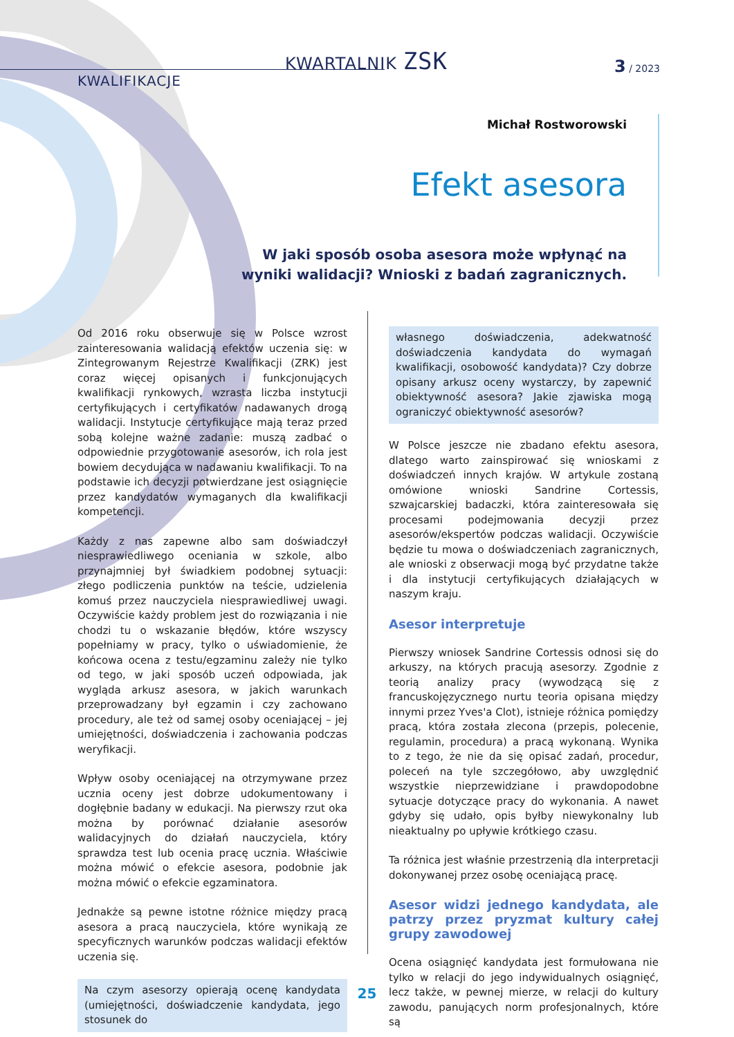KWARTALNIK ZSK 3 / 2023
KWALIFIKACJE
Michał Rostworowski
Efekt asesora
W jaki sposób osoba asesora może wpłynąć na wyniki walidacji? Wnioski z badań zagranicznych.
Od 2016 roku obserwuje się w Polsce wzrost zainteresowania walidacją efektów uczenia się: w Zintegrowanym Rejestrze Kwalifikacji (ZRK) jest coraz więcej opisanych i funkcjonujących kwalifikacji rynkowych, wzrasta liczba instytucji certyfikujących i certyfikatów nadawanych drogą walidacji. Instytucje certyfikujące mają teraz przed sobą kolejne ważne zadanie: muszą zadbać o odpowiednie przygotowanie asesorów, ich rola jest bowiem decydująca w nadawaniu kwalifikacji. To na podstawie ich decyzji potwierdzane jest osiągnięcie przez kandydatów wymaganych dla kwalifikacji kompetencji.
Każdy z nas zapewne albo sam doświadczył niesprawiedliwego oceniania w szkole, albo przynajmniej był świadkiem podobnej sytuacji: złego podliczenia punktów na teście, udzielenia komuś przez nauczyciela niesprawiedliwej uwagi. Oczywiście każdy problem jest do rozwiązania i nie chodzi tu o wskazanie błędów, które wszyscy popełniamy w pracy, tylko o uświadomienie, że końcowa ocena z testu/egzaminu zależy nie tylko od tego, w jaki sposób uczeń odpowiada, jak wygląda arkusz asesora, w jakich warunkach przeprowadzany był egzamin i czy zachowano procedury, ale też od samej osoby oceniającej – jej umiejętności, doświadczenia i zachowania podczas weryfikacji.
Wpływ osoby oceniającej na otrzymywane przez ucznia oceny jest dobrze udokumentowany i dogłębnie badany w edukacji. Na pierwszy rzut oka można by porównać działanie asesorów walidacyjnych do działań nauczyciela, który sprawdza test lub ocenia pracę ucznia. Właściwie można mówić o efekcie asesora, podobnie jak można mówić o efekcie egzaminatora.
Jednakże są pewne istotne różnice między pracą asesora a pracą nauczyciela, które wynikają ze specyficznych warunków podczas walidacji efektów uczenia się.
Na czym asesorzy opierają ocenę kandydata (umiejętności, doświadczenie kandydata, jego stosunek do
własnego doświadczenia, adekwatność doświadczenia kandydata do wymagań kwalifikacji, osobowość kandydata)? Czy dobrze opisany arkusz oceny wystarczy, by zapewnić obiektywność asesora? Jakie zjawiska mogą ograniczyć obiektywność asesorów?
W Polsce jeszcze nie zbadano efektu asesora, dlatego warto zainspirować się wnioskami z doświadczeń innych krajów. W artykule zostaną omówione wnioski Sandrine Cortessis, szwajcarskiej badaczki, która zainteresowała się procesami podejmowania decyzji przez asesorów/ekspertów podczas walidacji. Oczywiście będzie tu mowa o doświadczeniach zagranicznych, ale wnioski z obserwacji mogą być przydatne także i dla instytucji certyfikujących działających w naszym kraju.
Asesor interpretuje
Pierwszy wniosek Sandrine Cortessis odnosi się do arkuszy, na których pracują asesorzy. Zgodnie z teorią analizy pracy (wywodzącą się z francuskojęzycznego nurtu teoria opisana między innymi przez Yves'a Clot), istnieje różnica pomiędzy pracą, która została zlecona (przepis, polecenie, regulamin, procedura) a pracą wykonaną. Wynika to z tego, że nie da się opisać zadań, procedur, poleceń na tyle szczegółowo, aby uwzględnić wszystkie nieprzewidziane i prawdopodobne sytuacje dotyczące pracy do wykonania. A nawet gdyby się udało, opis byłby niewykonalny lub nieaktualny po upływie krótkiego czasu.
Ta różnica jest właśnie przestrzenią dla interpretacji dokonywanej przez osobę oceniającą pracę.
Asesor widzi jednego kandydata, ale patrzy przez pryzmat kultury całej grupy zawodowej
Ocena osiągnięć kandydata jest formułowana nie tylko w relacji do jego indywidualnych osiągnięć, lecz także, w pewnej mierze, w relacji do kultury zawodu, panujących norm profesjonalnych, które są
25